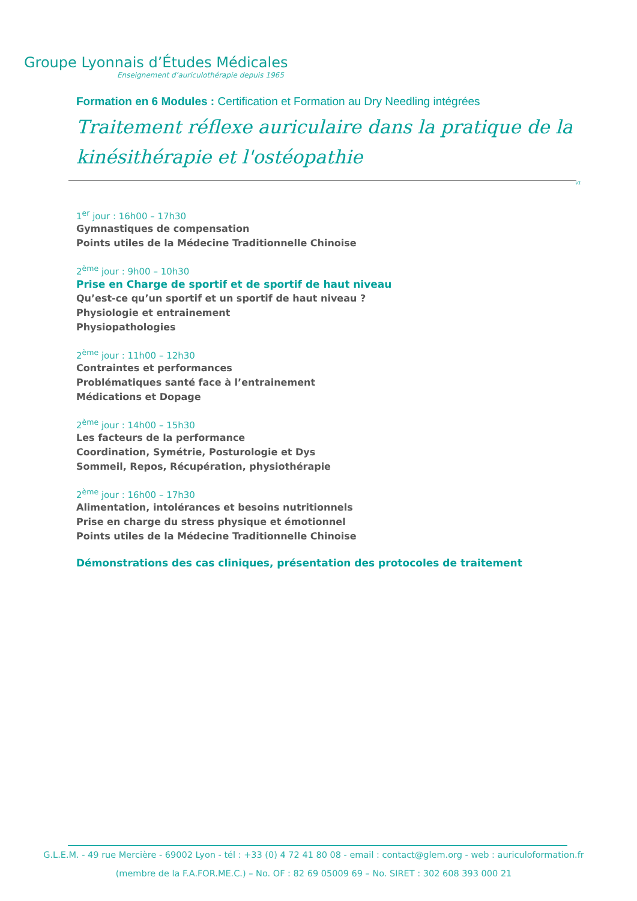Groupe Lyonnais d’Études Médicales
Enseignement d’auriculothérapie depuis 1965
Formation en 6 Modules : Certification et Formation au Dry Needling intégrées
Traitement réflexe auriculaire dans la pratique de la kinésithérapie et l'ostéopathie
V1
1<sup>er</sup> jour : 16h00 – 17h30
Gymnastiques de compensation
Points utiles de la Médecine Traditionnelle Chinoise
2<sup>ème</sup> jour : 9h00 – 10h30
Prise en Charge de sportif et de sportif de haut niveau
Qu’est-ce qu’un sportif et un sportif de haut niveau ?
Physiologie et entrainement
Physiopathologies
2<sup>ème</sup> jour : 11h00 – 12h30
Contraintes et performances
Problématiques santé face à l’entrainement
Médications et Dopage
2<sup>ème</sup> jour : 14h00 – 15h30
Les facteurs de la performance
Coordination, Symétrie, Posturologie et Dys
Sommeil, Repos, Récupération, physiothérapie
2<sup>ème</sup> jour : 16h00 – 17h30
Alimentation, intolérances et besoins nutritionnels
Prise en charge du stress physique et émotionnel
Points utiles de la Médecine Traditionnelle Chinoise
Démonstrations des cas cliniques, présentation des protocoles de traitement
G.L.E.M. - 49 rue Mercière - 69002 Lyon - tél : +33 (0) 4 72 41 80 08 - email : contact@glem.org - web : auriculoformation.fr
(membre de la F.A.FOR.ME.C.) – No. OF : 82 69 05009 69 – No. SIRET : 302 608 393 000 21